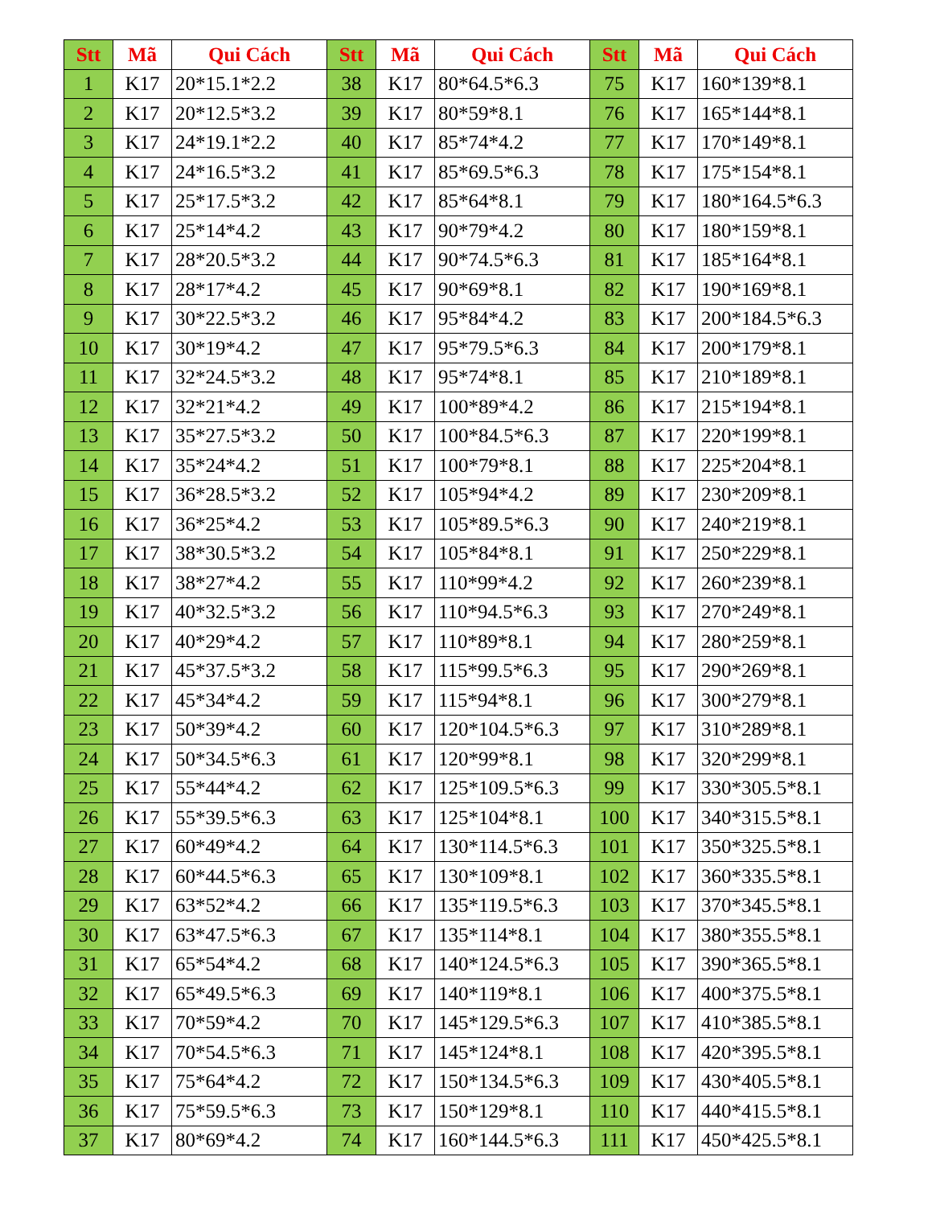| Stt | Mã | Qui Cách | Stt | Mã | Qui Cách | Stt | Mã | Qui Cách |
| --- | --- | --- | --- | --- | --- | --- | --- | --- |
| 1 | K17 | 20*15.1*2.2 | 38 | K17 | 80*64.5*6.3 | 75 | K17 | 160*139*8.1 |
| 2 | K17 | 20*12.5*3.2 | 39 | K17 | 80*59*8.1 | 76 | K17 | 165*144*8.1 |
| 3 | K17 | 24*19.1*2.2 | 40 | K17 | 85*74*4.2 | 77 | K17 | 170*149*8.1 |
| 4 | K17 | 24*16.5*3.2 | 41 | K17 | 85*69.5*6.3 | 78 | K17 | 175*154*8.1 |
| 5 | K17 | 25*17.5*3.2 | 42 | K17 | 85*64*8.1 | 79 | K17 | 180*164.5*6.3 |
| 6 | K17 | 25*14*4.2 | 43 | K17 | 90*79*4.2 | 80 | K17 | 180*159*8.1 |
| 7 | K17 | 28*20.5*3.2 | 44 | K17 | 90*74.5*6.3 | 81 | K17 | 185*164*8.1 |
| 8 | K17 | 28*17*4.2 | 45 | K17 | 90*69*8.1 | 82 | K17 | 190*169*8.1 |
| 9 | K17 | 30*22.5*3.2 | 46 | K17 | 95*84*4.2 | 83 | K17 | 200*184.5*6.3 |
| 10 | K17 | 30*19*4.2 | 47 | K17 | 95*79.5*6.3 | 84 | K17 | 200*179*8.1 |
| 11 | K17 | 32*24.5*3.2 | 48 | K17 | 95*74*8.1 | 85 | K17 | 210*189*8.1 |
| 12 | K17 | 32*21*4.2 | 49 | K17 | 100*89*4.2 | 86 | K17 | 215*194*8.1 |
| 13 | K17 | 35*27.5*3.2 | 50 | K17 | 100*84.5*6.3 | 87 | K17 | 220*199*8.1 |
| 14 | K17 | 35*24*4.2 | 51 | K17 | 100*79*8.1 | 88 | K17 | 225*204*8.1 |
| 15 | K17 | 36*28.5*3.2 | 52 | K17 | 105*94*4.2 | 89 | K17 | 230*209*8.1 |
| 16 | K17 | 36*25*4.2 | 53 | K17 | 105*89.5*6.3 | 90 | K17 | 240*219*8.1 |
| 17 | K17 | 38*30.5*3.2 | 54 | K17 | 105*84*8.1 | 91 | K17 | 250*229*8.1 |
| 18 | K17 | 38*27*4.2 | 55 | K17 | 110*99*4.2 | 92 | K17 | 260*239*8.1 |
| 19 | K17 | 40*32.5*3.2 | 56 | K17 | 110*94.5*6.3 | 93 | K17 | 270*249*8.1 |
| 20 | K17 | 40*29*4.2 | 57 | K17 | 110*89*8.1 | 94 | K17 | 280*259*8.1 |
| 21 | K17 | 45*37.5*3.2 | 58 | K17 | 115*99.5*6.3 | 95 | K17 | 290*269*8.1 |
| 22 | K17 | 45*34*4.2 | 59 | K17 | 115*94*8.1 | 96 | K17 | 300*279*8.1 |
| 23 | K17 | 50*39*4.2 | 60 | K17 | 120*104.5*6.3 | 97 | K17 | 310*289*8.1 |
| 24 | K17 | 50*34.5*6.3 | 61 | K17 | 120*99*8.1 | 98 | K17 | 320*299*8.1 |
| 25 | K17 | 55*44*4.2 | 62 | K17 | 125*109.5*6.3 | 99 | K17 | 330*305.5*8.1 |
| 26 | K17 | 55*39.5*6.3 | 63 | K17 | 125*104*8.1 | 100 | K17 | 340*315.5*8.1 |
| 27 | K17 | 60*49*4.2 | 64 | K17 | 130*114.5*6.3 | 101 | K17 | 350*325.5*8.1 |
| 28 | K17 | 60*44.5*6.3 | 65 | K17 | 130*109*8.1 | 102 | K17 | 360*335.5*8.1 |
| 29 | K17 | 63*52*4.2 | 66 | K17 | 135*119.5*6.3 | 103 | K17 | 370*345.5*8.1 |
| 30 | K17 | 63*47.5*6.3 | 67 | K17 | 135*114*8.1 | 104 | K17 | 380*355.5*8.1 |
| 31 | K17 | 65*54*4.2 | 68 | K17 | 140*124.5*6.3 | 105 | K17 | 390*365.5*8.1 |
| 32 | K17 | 65*49.5*6.3 | 69 | K17 | 140*119*8.1 | 106 | K17 | 400*375.5*8.1 |
| 33 | K17 | 70*59*4.2 | 70 | K17 | 145*129.5*6.3 | 107 | K17 | 410*385.5*8.1 |
| 34 | K17 | 70*54.5*6.3 | 71 | K17 | 145*124*8.1 | 108 | K17 | 420*395.5*8.1 |
| 35 | K17 | 75*64*4.2 | 72 | K17 | 150*134.5*6.3 | 109 | K17 | 430*405.5*8.1 |
| 36 | K17 | 75*59.5*6.3 | 73 | K17 | 150*129*8.1 | 110 | K17 | 440*415.5*8.1 |
| 37 | K17 | 80*69*4.2 | 74 | K17 | 160*144.5*6.3 | 111 | K17 | 450*425.5*8.1 |